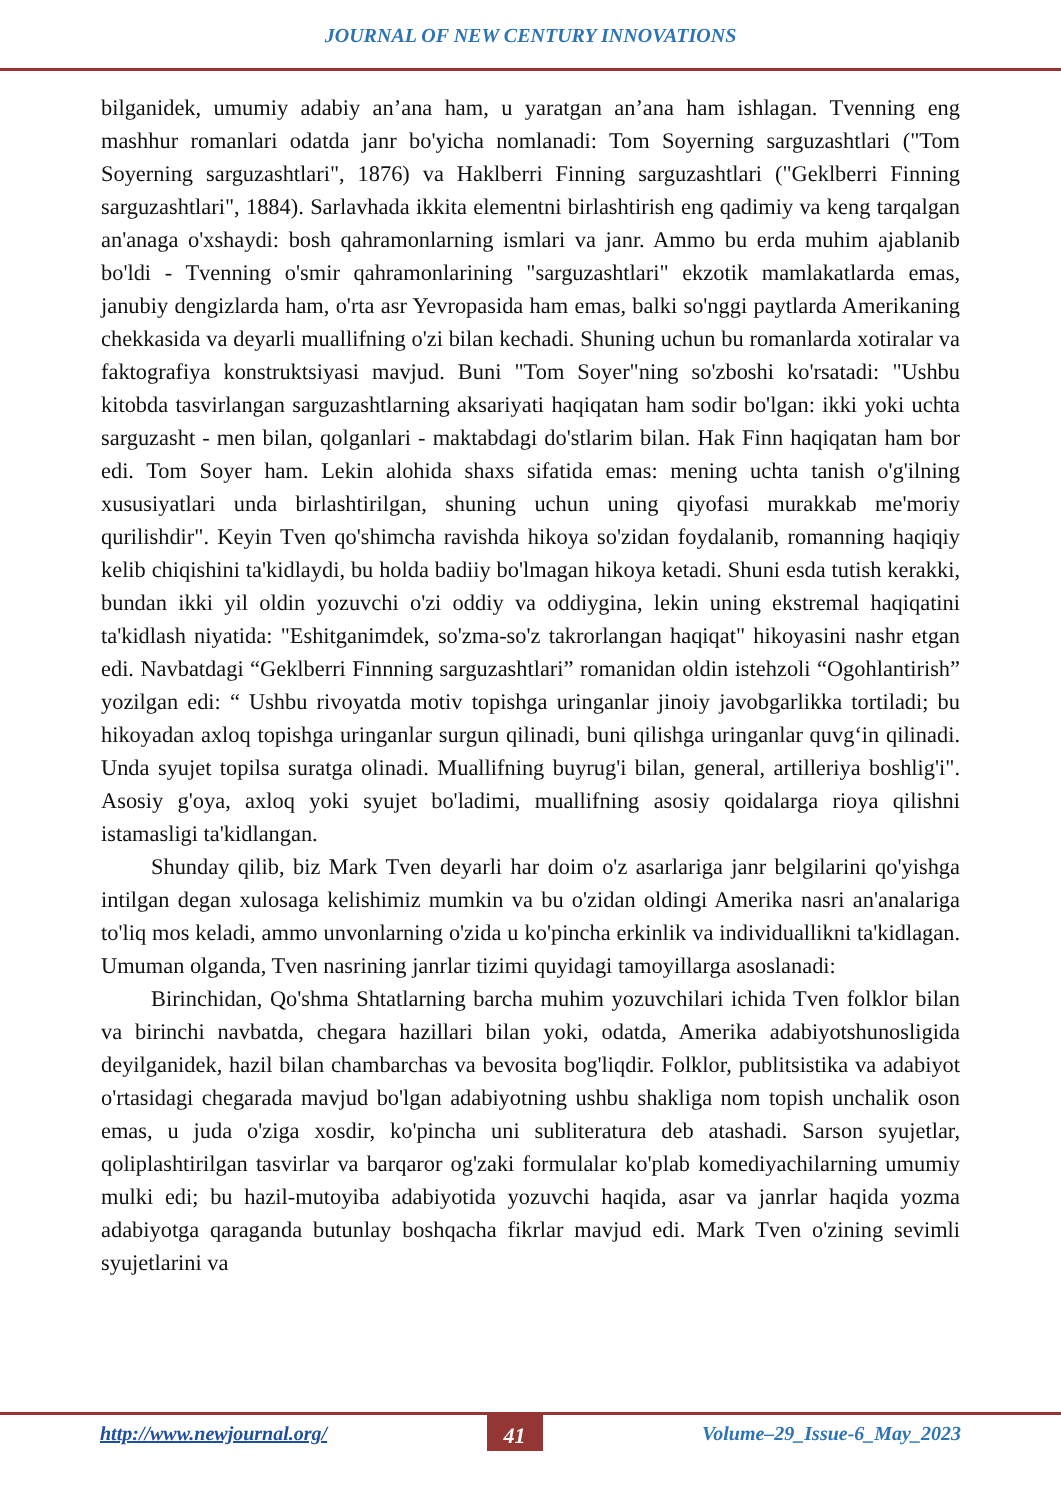JOURNAL OF NEW CENTURY INNOVATIONS
bilganidek, umumiy adabiy an’ana ham, u yaratgan an’ana ham ishlagan. Tvenning eng mashhur romanlari odatda janr bo'yicha nomlanadi: Tom Soyerning sarguzashtlari ("Tom Soyerning sarguzashtlari", 1876) va Haklberri Finning sarguzashtlari ("Geklberri Finning sarguzashtlari", 1884). Sarlavhada ikkita elementni birlashtirish eng qadimiy va keng tarqalgan an'anaga o'xshaydi: bosh qahramonlarning ismlari va janr. Ammo bu erda muhim ajablanib bo'ldi - Tvenning o'smir qahramonlarining "sarguzashtlari" ekzotik mamlakatlarda emas, janubiy dengizlarda ham, o'rta asr Yevropasida ham emas, balki so'nggi paytlarda Amerikaning chekkasida va deyarli muallifning o'zi bilan kechadi. Shuning uchun bu romanlarda xotiralar va faktografiya konstruktsiyasi mavjud. Buni "Tom Soyer"ning so'zboshi ko'rsatadi: "Ushbu kitobda tasvirlangan sarguzashtlarning aksariyati haqiqatan ham sodir bo'lgan: ikki yoki uchta sarguzasht - men bilan, qolganlari - maktabdagi do'stlarim bilan. Hak Finn haqiqatan ham bor edi. Tom Soyer ham. Lekin alohida shaxs sifatida emas: mening uchta tanish o'g'ilning xususiyatlari unda birlashtirilgan, shuning uchun uning qiyofasi murakkab me'moriy qurilishdir". Keyin Tven qo'shimcha ravishda hikoya so'zidan foydalanib, romanning haqiqiy kelib chiqishini ta'kidlaydi, bu holda badiiy bo'lmagan hikoya ketadi. Shuni esda tutish kerakki, bundan ikki yil oldin yozuvchi o'zi oddiy va oddiygina, lekin uning ekstremal haqiqatini ta'kidlash niyatida: "Eshitganimdek, so'zma-so'z takrorlangan haqiqat" hikoyasini nashr etgan edi. Navbatdagi “Geklberri Finnning sarguzashtlari” romanidan oldin istehzoli “Ogohlantirish” yozilgan edi: “ Ushbu rivoyatda motiv topishga uringanlar jinoiy javobgarlikka tortiladi; bu hikoyadan axloq topishga uringanlar surgun qilinadi, buni qilishga uringanlar quvg‘in qilinadi. Unda syujet topilsa suratga olinadi. Muallifning buyrug'i bilan, general, artilleriya boshlig'i". Asosiy g'oya, axloq yoki syujet bo'ladimi, muallifning asosiy qoidalarga rioya qilishni istamasligi ta'kidlangan.
Shunday qilib, biz Mark Tven deyarli har doim o'z asarlariga janr belgilarini qo'yishga intilgan degan xulosaga kelishimiz mumkin va bu o'zidan oldingi Amerika nasri an'analariga to'liq mos keladi, ammo unvonlarning o'zida u ko'pincha erkinlik va individuallikni ta'kidlagan. Umuman olganda, Tven nasrining janrlar tizimi quyidagi tamoyillarga asoslanadi:
Birinchidan, Qo'shma Shtatlarning barcha muhim yozuvchilari ichida Tven folklor bilan va birinchi navbatda, chegara hazillari bilan yoki, odatda, Amerika adabiyotshunosligida deyilganidek, hazil bilan chambarchas va bevosita bog'liqdir. Folklor, publitsistika va adabiyot o'rtasidagi chegarada mavjud bo'lgan adabiyotning ushbu shakliga nom topish unchalik oson emas, u juda o'ziga xosdir, ko'pincha uni subliteratura deb atashadi. Sarson syujetlar, qoliplashtirilgan tasvirlar va barqaror og'zaki formulalar ko'plab komediyachilarning umumiy mulki edi; bu hazil-mutoyiba adabiyotida yozuvchi haqida, asar va janrlar haqida yozma adabiyotga qaraganda butunlay boshqacha fikrlar mavjud edi. Mark Tven o'zining sevimli syujetlarini va
http://www.newjournal.org/ 41 Volume–29_Issue-6_May_2023